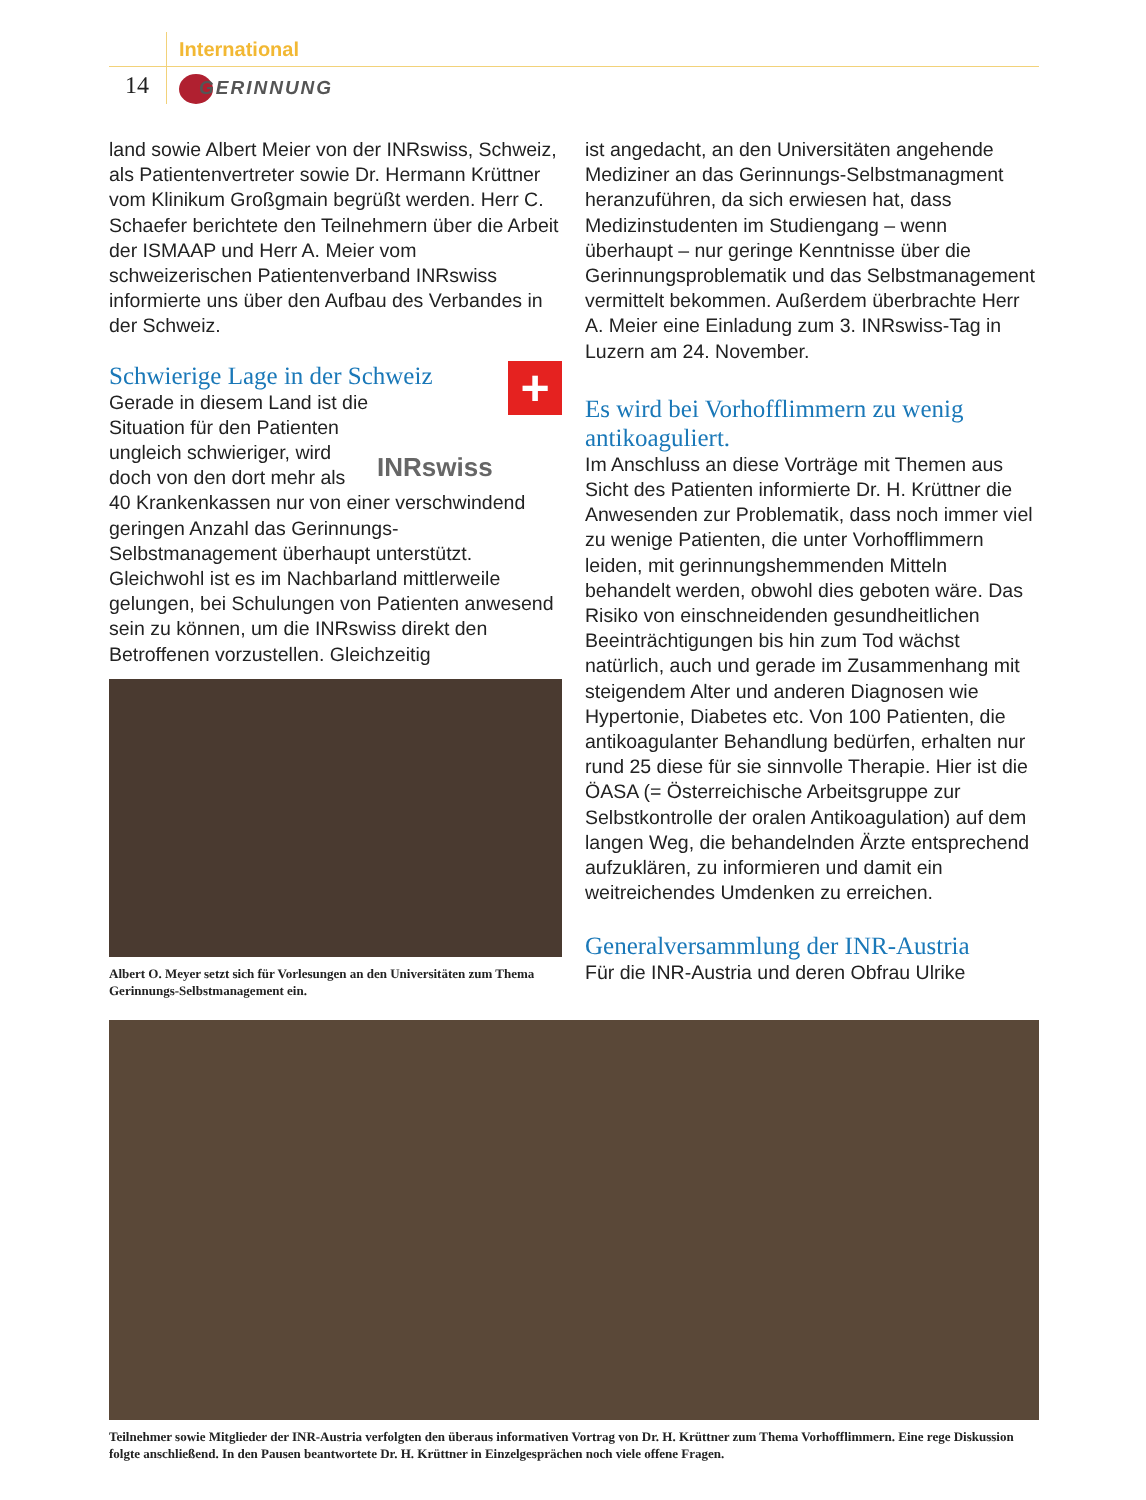International
14 GERINNUNG
land sowie Albert Meier von der INRswiss, Schweiz, als Patientenvertreter sowie Dr. Hermann Krüttner vom Klinikum Großgmain begrüßt werden. Herr C. Schaefer berichtete den Teilnehmern über die Arbeit der ISMAAP und Herr A. Meier vom schweizerischen Patientenverband INRswiss informierte uns über den Aufbau des Verbandes in der Schweiz.
+
Schwierige Lage in der Schweiz
INRswiss
Gerade in diesem Land ist die Situation für den Patienten ungleich schwieriger, wird doch von den dort mehr als 40 Krankenkassen nur von einer verschwindend geringen Anzahl das Gerinnungs-Selbstmanagement überhaupt unterstützt. Gleichwohl ist es im Nachbarland mittlerweile gelungen, bei Schulungen von Patienten anwesend sein zu können, um die INRswiss direkt den Betroffenen vorzustellen. Gleichzeitig
Albert O. Meyer setzt sich für Vorlesungen an den Universitäten zum Thema Gerinnungs-Selbstmanagement ein.
ist angedacht, an den Universitäten angehende Mediziner an das Gerinnungs-Selbstmanagment heranzuführen, da sich erwiesen hat, dass Medizinstudenten im Studiengang – wenn überhaupt – nur geringe Kenntnisse über die Gerinnungsproblematik und das Selbstmanagement vermittelt bekommen. Außerdem überbrachte Herr A. Meier eine Einladung zum 3. INRswiss-Tag in Luzern am 24. November.
Es wird bei Vorhofflimmern zu wenig antikoaguliert.
Im Anschluss an diese Vorträge mit Themen aus Sicht des Patienten informierte Dr. H. Krüttner die Anwesenden zur Problematik, dass noch immer viel zu wenige Patienten, die unter Vorhofflimmern leiden, mit gerinnungshemmenden Mitteln behandelt werden, obwohl dies geboten wäre. Das Risiko von einschneidenden gesundheitlichen Beeinträchtigungen bis hin zum Tod wächst natürlich, auch und gerade im Zusammenhang mit steigendem Alter und anderen Diagnosen wie Hypertonie, Diabetes etc. Von 100 Patienten, die antikoagulanter Behandlung bedürfen, erhalten nur rund 25 diese für sie sinnvolle Therapie. Hier ist die ÖASA (= Österreichische Arbeitsgruppe zur Selbstkontrolle der oralen Antikoagulation) auf dem langen Weg, die behandelnden Ärzte entsprechend aufzuklären, zu informieren und damit ein weitreichendes Umdenken zu erreichen.
Generalversammlung der INR-Austria
Für die INR-Austria und deren Obfrau Ulrike
Teilnehmer sowie Mitglieder der INR-Austria verfolgten den überaus informativen Vortrag von Dr. H. Krüttner zum Thema Vorhofflimmern. Eine rege Diskussion folgte anschließend. In den Pausen beantwortete Dr. H. Krüttner in Einzelgesprächen noch viele offene Fragen.